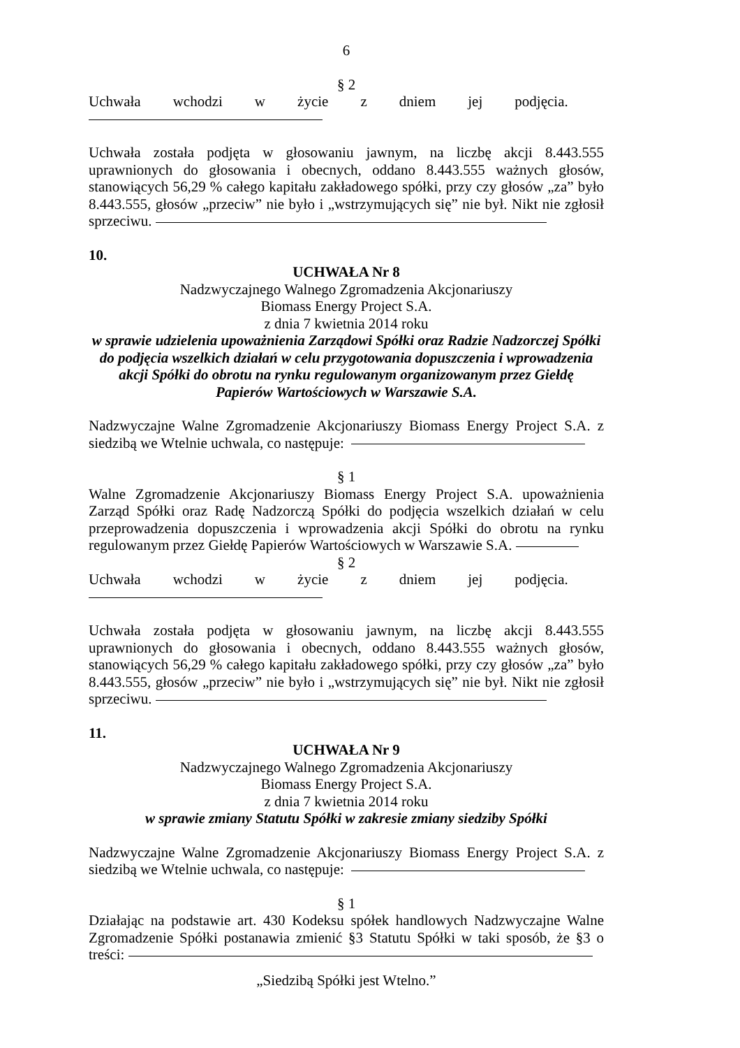6
§ 2
Uchwała wchodzi w życie z dniem jej podjęcia.
Uchwała została podjęta w głosowaniu jawnym, na liczbę akcji 8.443.555 uprawnionych do głosowania i obecnych, oddano 8.443.555 ważnych głosów, stanowiących 56,29 % całego kapitału zakładowego spółki, przy czy głosów „za” było 8.443.555, głosów „przeciw” nie było i „wstrzymujących się” nie był. Nikt nie zgłosił sprzeciwu.
10.
UCHWAŁA Nr 8
Nadzwyczajnego Walnego Zgromadzenia Akcjonariuszy
Biomass Energy Project S.A.
z dnia 7 kwietnia 2014 roku
w sprawie udzielenia upoważnienia Zarządowi Spółki oraz Radzie Nadzorczej Spółki do podjęcia wszelkich działań w celu przygotowania dopuszczenia i wprowadzenia akcji Spółki do obrotu na rynku regulowanym organizowanym przez Giełdę Papierów Wartościowych w Warszawie S.A.
Nadzwyczajne Walne Zgromadzenie Akcjonariuszy Biomass Energy Project S.A. z siedzibą we Wtelnie uchwala, co następuje:
§ 1
Walne Zgromadzenie Akcjonariuszy Biomass Energy Project S.A. upoważnienia Zarząd Spółki oraz Radę Nadzorczą Spółki do podjęcia wszelkich działań w celu przeprowadzenia dopuszczenia i wprowadzenia akcji Spółki do obrotu na rynku regulowanym przez Giełdę Papierów Wartościowych w Warszawie S.A.
§ 2
Uchwała wchodzi w życie z dniem jej podjęcia.
Uchwała została podjęta w głosowaniu jawnym, na liczbę akcji 8.443.555 uprawnionych do głosowania i obecnych, oddano 8.443.555 ważnych głosów, stanowiących 56,29 % całego kapitału zakładowego spółki, przy czy głosów „za” było 8.443.555, głosów „przeciw” nie było i „wstrzymujących się” nie był. Nikt nie zgłosił sprzeciwu.
11.
UCHWAŁA Nr 9
Nadzwyczajnego Walnego Zgromadzenia Akcjonariuszy
Biomass Energy Project S.A.
z dnia 7 kwietnia 2014 roku
w sprawie zmiany Statutu Spółki w zakresie zmiany siedziby Spółki
Nadzwyczajne Walne Zgromadzenie Akcjonariuszy Biomass Energy Project S.A. z siedzibą we Wtelnie uchwala, co następuje:
§ 1
Działając na podstawie art. 430 Kodeksu spółek handlowych Nadzwyczajne Walne Zgromadzenie Spółki postanawia zmienić §3 Statutu Spółki w taki sposób, że §3 o treści:
„Siedzibą Spółki jest Wtelno.”